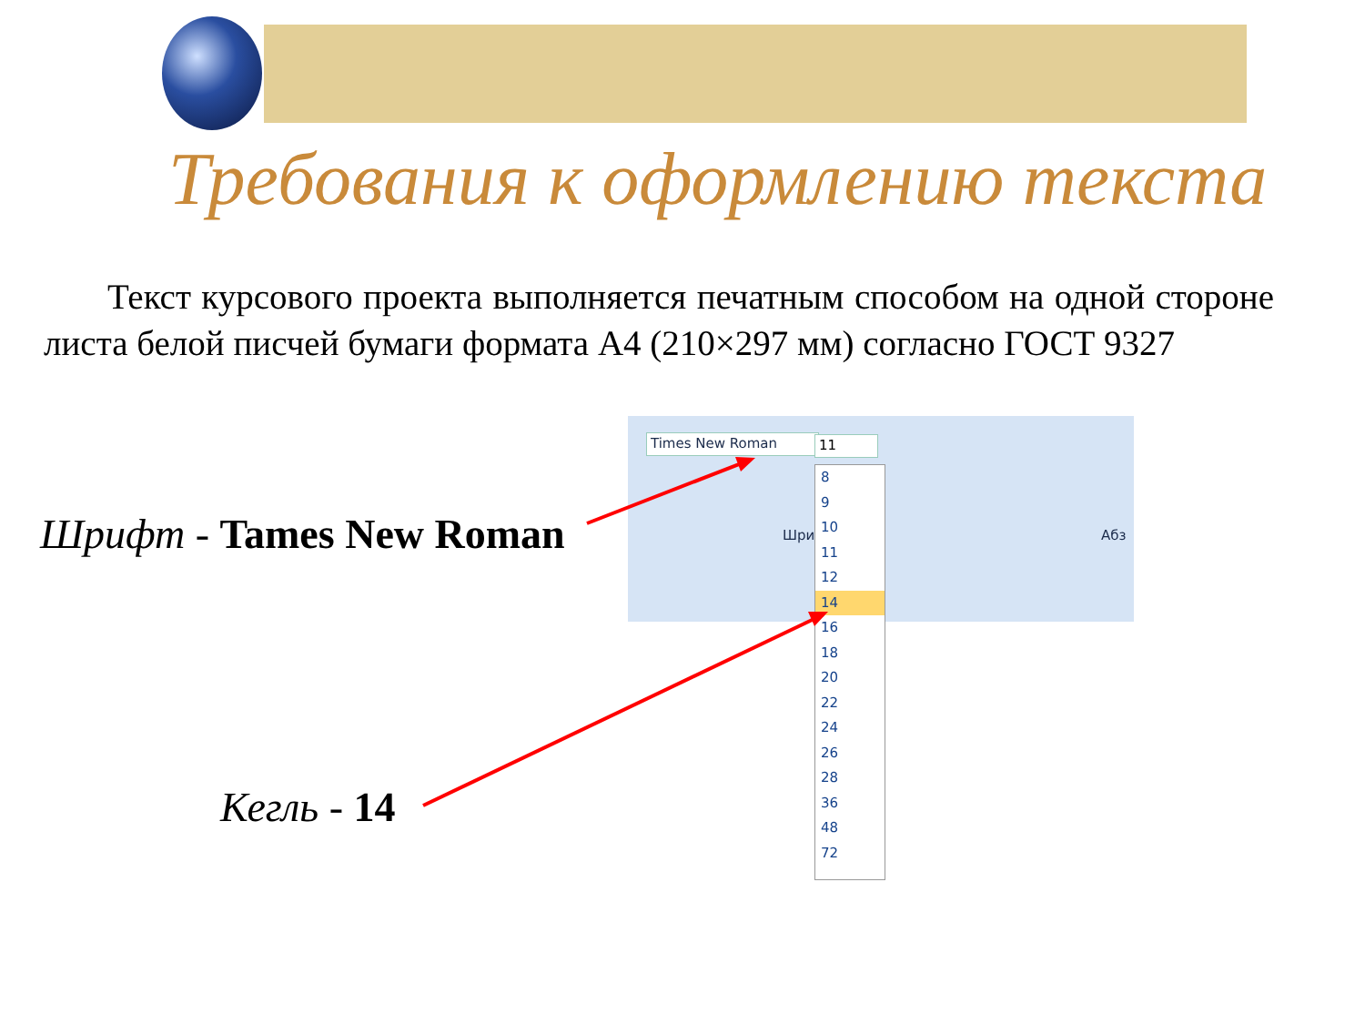Требования к оформлению текста
Текст курсового проекта выполняется печатным способом на одной стороне листа белой писчей бумаги формата А4 (210×297 мм) согласно ГОСТ 9327
Шрифт - Tames New Roman
Кегль - 14
Times New Roman
Шри Абз
11
8
9
10
11
12
14
16
18
20
22
24
26
28
36
48
72